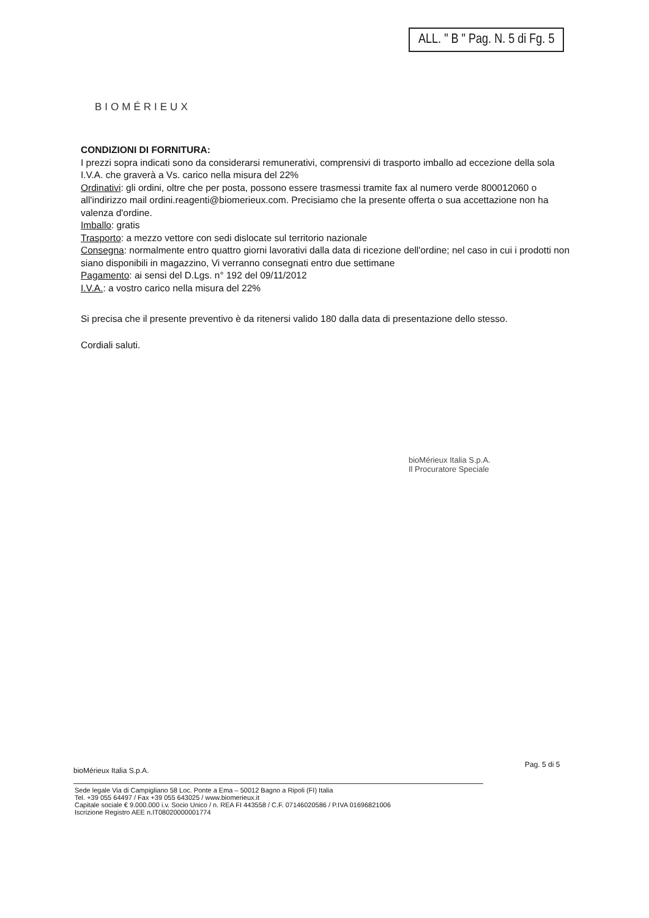ALL. " B " Pag. N. 5 di Fg. 5
BIOMÉRIEUX
CONDIZIONI DI FORNITURA:
I prezzi sopra indicati sono da considerarsi remunerativi, comprensivi di trasporto imballo ad eccezione della sola I.V.A. che graverà a Vs. carico nella misura del 22%
Ordinativi: gli ordini, oltre che per posta, possono essere trasmessi tramite fax al numero verde 800012060 o all'indirizzo mail ordini.reagenti@biomerieux.com. Precisiamo che la presente offerta o sua accettazione non ha valenza d'ordine.
Imballo: gratis
Trasporto: a mezzo vettore con sedi dislocate sul territorio nazionale
Consegna: normalmente entro quattro giorni lavorativi dalla data di ricezione dell'ordine; nel caso in cui i prodotti non siano disponibili in magazzino, Vi verranno consegnati entro due settimane
Pagamento: ai sensi del D.Lgs. n° 192 del 09/11/2012
I.V.A.: a vostro carico nella misura del 22%
Si precisa che il presente preventivo è da ritenersi valido 180 dalla data di presentazione dello stesso.
Cordiali saluti.
bioMérieux Italia S.p.A.
Il Procuratore Speciale
Pag. 5 di 5
bioMérieux Italia S.p.A.
Sede legale Via di Campigliano 58 Loc. Ponte a Ema – 50012 Bagno a Ripoli (FI) Italia
Tel. +39 055 64497 / Fax +39 055 643025 / www.biomerieux.it
Capitale sociale € 9.000.000 i.v. Socio Unico / n. REA FI 443558 / C.F. 07146020586 / P.IVA 01696821006
Iscrizione Registro AEE n.IT08020000001774